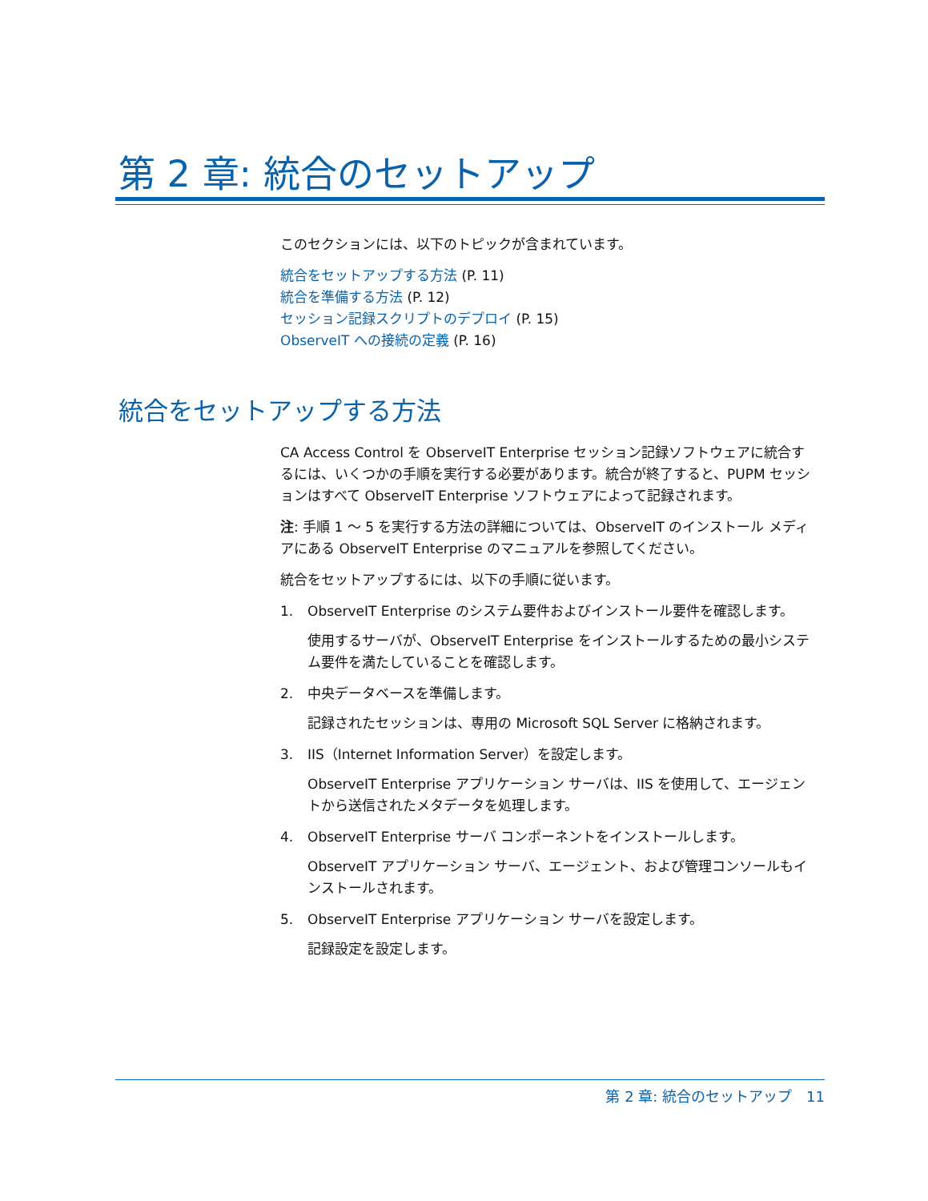第 2 章: 統合のセットアップ
このセクションには、以下のトピックが含まれています。
統合をセットアップする方法 (P. 11)
統合を準備する方法 (P. 12)
セッション記録スクリプトのデプロイ (P. 15)
ObserveIT への接続の定義 (P. 16)
統合をセットアップする方法
CA Access Control を ObserveIT Enterprise セッション記録ソフトウェアに統合するには、いくつかの手順を実行する必要があります。統合が終了すると、PUPM セッションはすべて ObserveIT Enterprise ソフトウェアによって記録されます。
注: 手順 1 ～ 5 を実行する方法の詳細については、ObserveIT のインストール メディアにある ObserveIT Enterprise のマニュアルを参照してください。
統合をセットアップするには、以下の手順に従います。
1. ObserveIT Enterprise のシステム要件およびインストール要件を確認します。
使用するサーバが、ObserveIT Enterprise をインストールするための最小システム要件を満たしていることを確認します。
2. 中央データベースを準備します。
記録されたセッションは、専用の Microsoft SQL Server に格納されます。
3. IIS（Internet Information Server）を設定します。
ObserveIT Enterprise アプリケーション サーバは、IIS を使用して、エージェントから送信されたメタデータを処理します。
4. ObserveIT Enterprise サーバ コンポーネントをインストールします。
ObserveIT アプリケーション サーバ、エージェント、および管理コンソールもインストールされます。
5. ObserveIT Enterprise アプリケーション サーバを設定します。
記録設定を設定します。
第 2 章: 統合のセットアップ　11